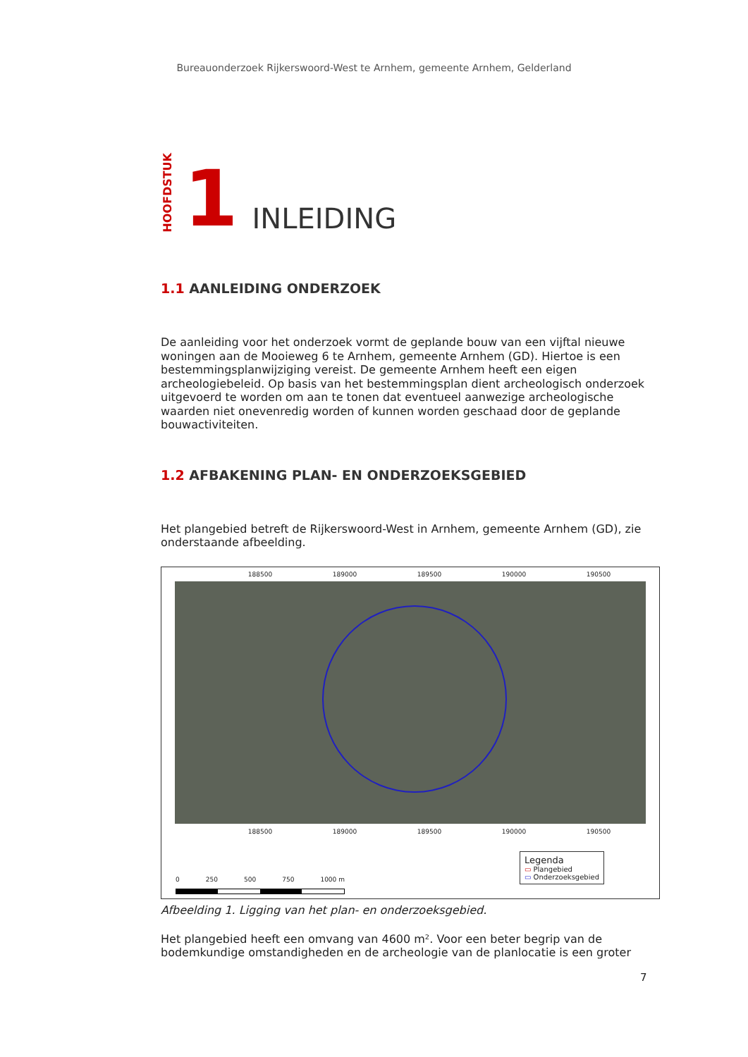Bureauonderzoek Rijkerswoord-West te Arnhem, gemeente Arnhem, Gelderland
HOOFDSTUK
1
INLEIDING
1.1 AANLEIDING ONDERZOEK
De aanleiding voor het onderzoek vormt de geplande bouw van een vijftal nieuwe woningen aan de Mooieweg 6 te Arnhem, gemeente Arnhem (GD). Hiertoe is een bestemmingsplanwijziging vereist. De gemeente Arnhem heeft een eigen archeologiebeleid. Op basis van het bestemmingsplan dient archeologisch onderzoek uitgevoerd te worden om aan te tonen dat eventueel aanwezige archeologische waarden niet onevenredig worden of kunnen worden geschaad door de geplande bouwactiviteiten.
1.2 AFBAKENING PLAN- EN ONDERZOEKSGEBIED
Het plangebied betreft de Rijkerswoord-West in Arnhem, gemeente Arnhem (GD), zie onderstaande afbeelding.
188500 189000 189500 190000 190500
188500 189000 189500 190000 190500
0 250 500 750 1000 m
Legenda
▭ Plangebied
▭ Onderzoeksgebied
Afbeelding 1. Ligging van het plan- en onderzoeksgebied.
Het plangebied heeft een omvang van 4600 m². Voor een beter begrip van de bodemkundige omstandigheden en de archeologie van de planlocatie is een groter
7